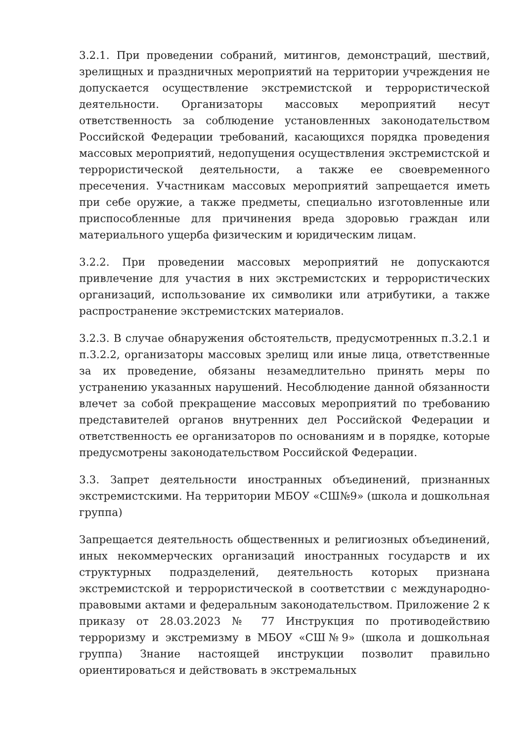3.2.1. При проведении собраний, митингов, демонстраций, шествий, зрелищных и праздничных мероприятий на территории учреждения не допускается осуществление экстремистской и террористической деятельности. Организаторы массовых мероприятий несут ответственность за соблюдение установленных законодательством Российской Федерации требований, касающихся порядка проведения массовых мероприятий, недопущения осуществления экстремистской и террористической деятельности, а также ее своевременного пресечения. Участникам массовых мероприятий запрещается иметь при себе оружие, а также предметы, специально изготовленные или приспособленные для причинения вреда здоровью граждан или материального ущерба физическим и юридическим лицам.
3.2.2. При проведении массовых мероприятий не допускаются привлечение для участия в них экстремистских и террористических организаций, использование их символики или атрибутики, а также распространение экстремистских материалов.
3.2.3. В случае обнаружения обстоятельств, предусмотренных п.3.2.1 и п.3.2.2, организаторы массовых зрелищ или иные лица, ответственные за их проведение, обязаны незамедлительно принять меры по устранению указанных нарушений. Несоблюдение данной обязанности влечет за собой прекращение массовых мероприятий по требованию представителей органов внутренних дел Российской Федерации и ответственность ее организаторов по основаниям и в порядке, которые предусмотрены законодательством Российской Федерации.
3.3. Запрет деятельности иностранных объединений, признанных экстремистскими. На территории МБОУ «СШ№9» (школа и дошкольная группа)
Запрещается деятельность общественных и религиозных объединений, иных некоммерческих организаций иностранных государств и их структурных подразделений, деятельность которых признана экстремистской и террористической в соответствии с международно-правовыми актами и федеральным законодательством. Приложение 2 к приказу от 28.03.2023 № 77 Инструкция по противодействию терроризму и экстремизму в МБОУ «СШ№9» (школа и дошкольная группа) Знание настоящей инструкции позволит правильно ориентироваться и действовать в экстремальных